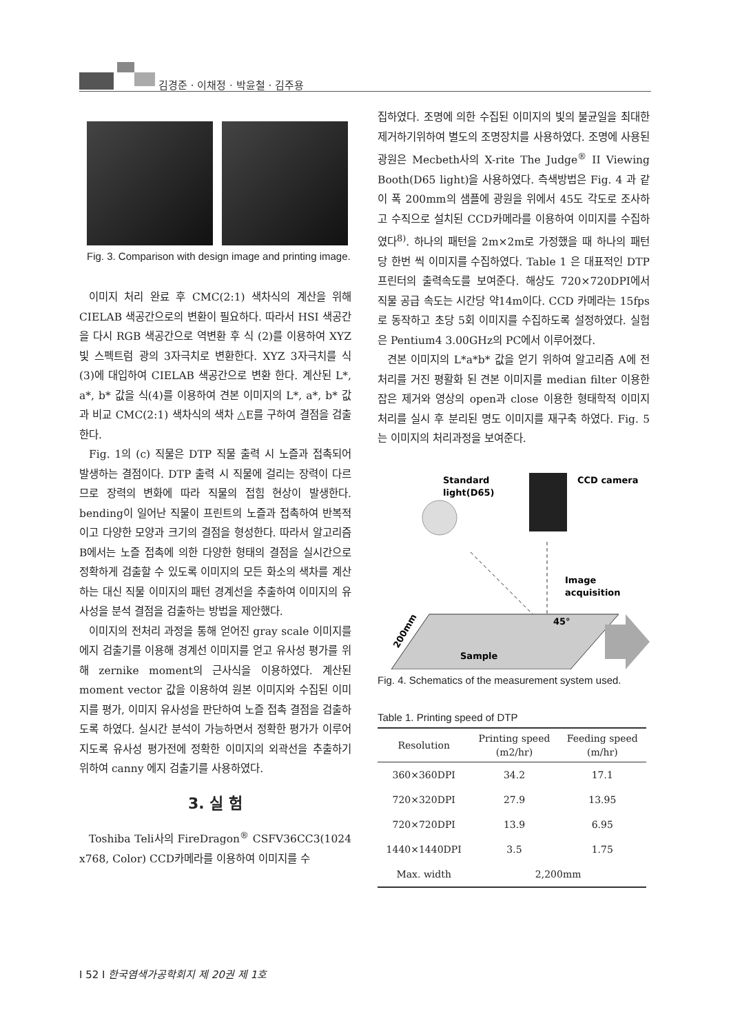김경준 · 이채정 · 박윤철 · 김주용
Fig. 3. Comparison with design image and printing image.
이미지 처리 완료 후 CMC(2:1) 색차식의 계산을 위해 CIELAB 색공간으로의 변환이 필요하다. 따라서 HSI 색공간을 다시 RGB 색공간으로 역변환 후 식 (2)를 이용하여 XYZ 빛 스펙트럼 광의 3자극치로 변환한다. XYZ 3자극치를 식 (3)에 대입하여 CIELAB 색공간으로 변환 한다. 계산된 L*, a*, b* 값을 식(4)를 이용하여 견본 이미지의 L*, a*, b* 값과 비교 CMC(2:1) 색차식의 색차 △E를 구하여 결점을 검출한다.
Fig. 1의 (c) 직물은 DTP 직물 출력 시 노즐과 접촉되어 발생하는 결점이다. DTP 출력 시 직물에 걸리는 장력이 다르므로 장력의 변화에 따라 직물의 접힘 현상이 발생한다. bending이 일어난 직물이 프린트의 노즐과 접촉하여 반복적이고 다양한 모양과 크기의 결점을 형성한다. 따라서 알고리즘 B에서는 노즐 접촉에 의한 다양한 형태의 결점을 실시간으로 정확하게 검출할 수 있도록 이미지의 모든 화소의 색차를 계산하는 대신 직물 이미지의 패턴 경계선을 추출하여 이미지의 유사성을 분석 결점을 검출하는 방법을 제안했다.
이미지의 전처리 과정을 통해 얻어진 gray scale 이미지를 에지 검출기를 이용해 경계선 이미지를 얻고 유사성 평가를 위해 zernike moment의 근사식을 이용하였다. 계산된 moment vector 값을 이용하여 원본 이미지와 수집된 이미지를 평가, 이미지 유사성을 판단하여 노즐 접촉 결점을 검출하도록 하였다. 실시간 분석이 가능하면서 정확한 평가가 이루어지도록 유사성 평가전에 정확한 이미지의 외곽선을 추출하기 위하여 canny 에지 검출기를 사용하였다.
3. 실 험
Toshiba Teli사의 FireDragon<sup>®</sup> CSFV36CC3(1024 x768, Color) CCD카메라를 이용하여 이미지를 수
집하였다. 조명에 의한 수집된 이미지의 빛의 불균일을 최대한 제거하기위하여 별도의 조명장치를 사용하였다. 조명에 사용된 광원은 Mecbeth사의 X-rite The Judge<sup>®</sup> II Viewing Booth(D65 light)을 사용하였다. 측색방법은 Fig. 4 과 같이 폭 200mm의 샘플에 광원을 위에서 45도 각도로 조사하고 수직으로 설치된 CCD카메라를 이용하여 이미지를 수집하였다<sup>8)</sup>. 하나의 패턴을 2m×2m로 가정했을 때 하나의 패턴 당 한번 씩 이미지를 수집하였다. Table 1 은 대표적인 DTP 프린터의 출력속도를 보여준다. 해상도 720×720DPI에서 직물 공급 속도는 시간당 약14m이다. CCD 카메라는 15fps로 동작하고 초당 5회 이미지를 수집하도록 설정하였다. 실험은 Pentium4 3.00GHz의 PC에서 이루어졌다.
견본 이미지의 L*a*b* 값을 얻기 위하여 알고리즘 A에 전 처리를 거진 평활화 된 견본 이미지를 median filter 이용한 잡은 제거와 영상의 open과 close 이용한 형태학적 이미지 처리를 실시 후 분리된 명도 이미지를 재구축 하였다. Fig. 5는 이미지의 처리과정을 보여준다.
Standard
light(D65)
CCD camera
Image
acquisition
45°
Sample
200mm
Fig. 4. Schematics of the measurement system used.
Table 1. Printing speed of DTP
| Resolution | Printing speed (m2/hr) | Feeding speed (m/hr) |
| --- | --- | --- |
| 360×360DPI | 34.2 | 17.1 |
| 720×320DPI | 27.9 | 13.95 |
| 720×720DPI | 13.9 | 6.95 |
| 1440×1440DPI | 3.5 | 1.75 |
| Max. width | 2,200mm | |
I 52 I 한국염색가공학회지 제 20권 제 1호